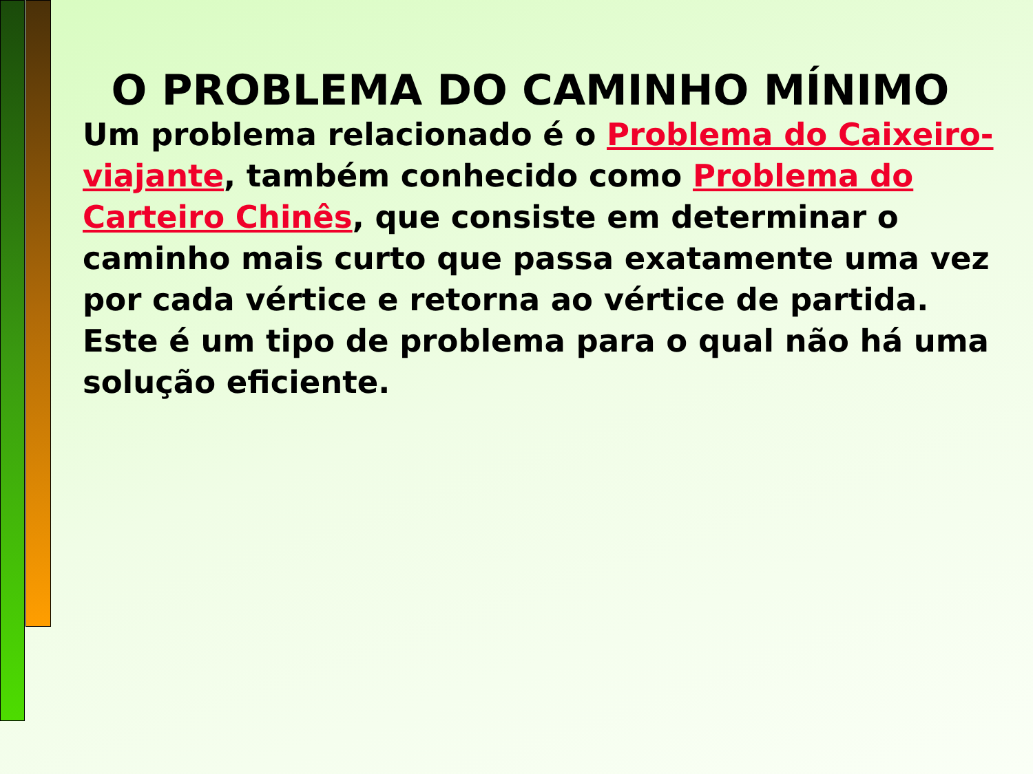O PROBLEMA DO CAMINHO MÍNIMO
Um problema relacionado é o Problema do Caixeiro-viajante, também conhecido como Problema do Carteiro Chinês, que consiste em determinar o caminho mais curto que passa exatamente uma vez por cada vértice e retorna ao vértice de partida.
Este é um tipo de problema para o qual não há uma solução eficiente.